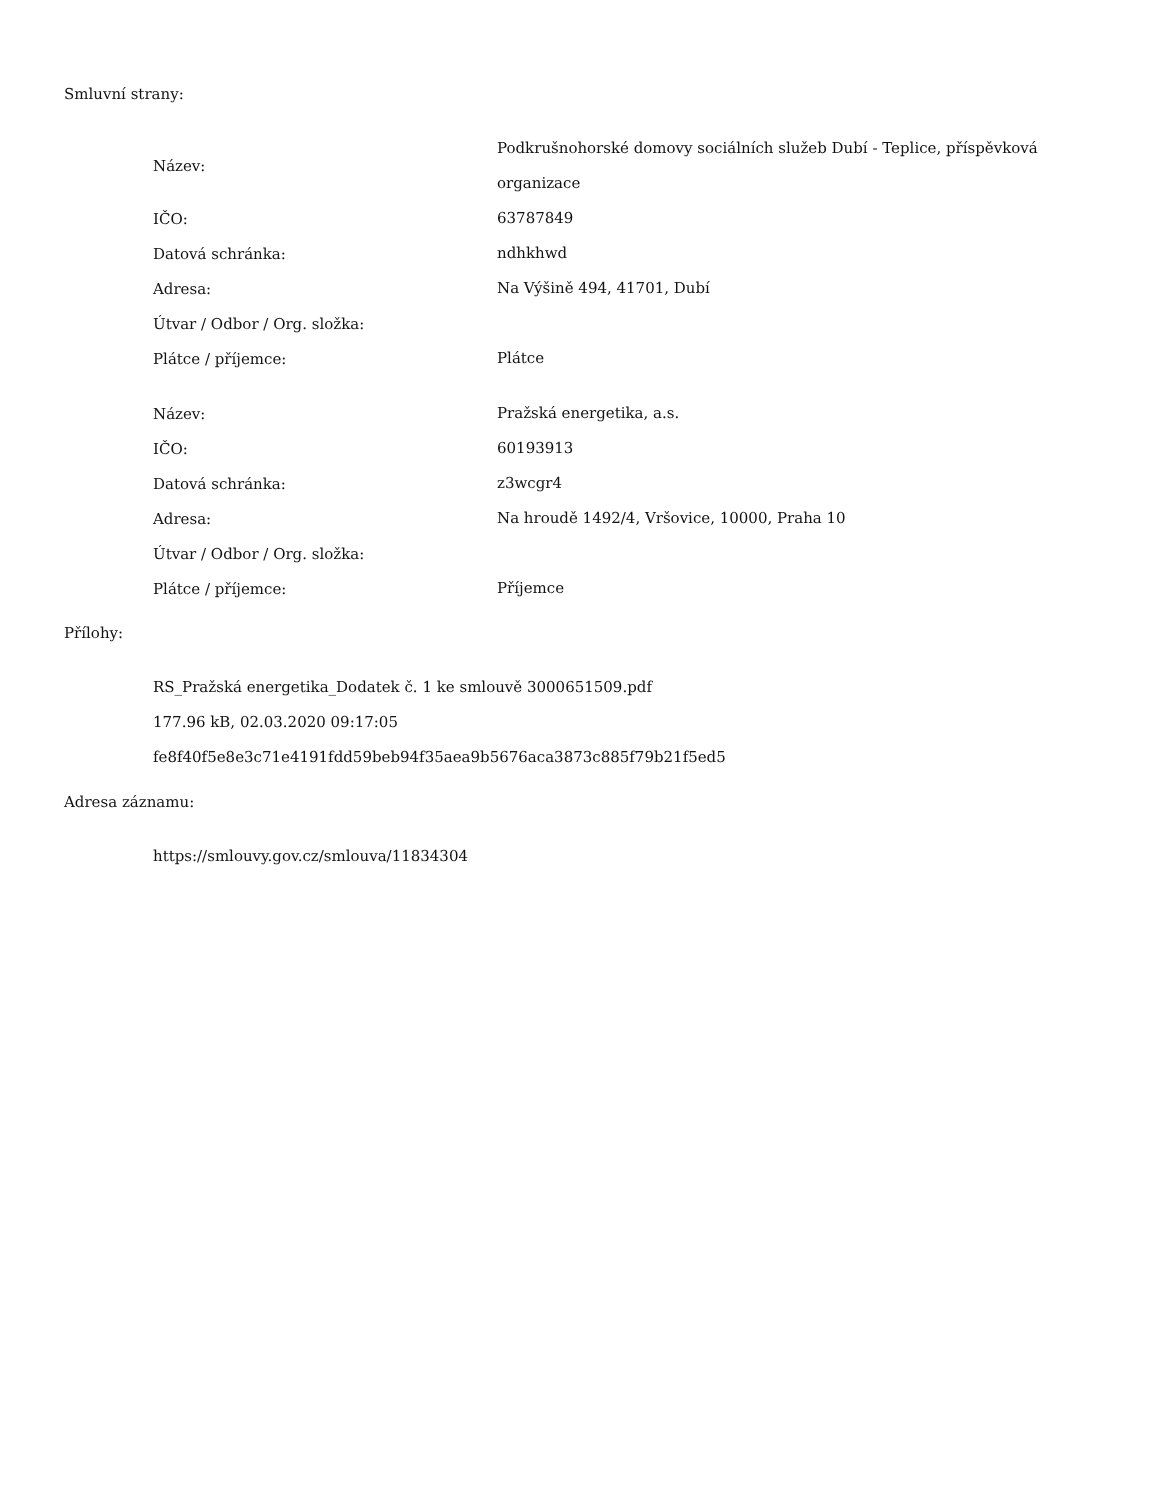Smluvní strany:
| Název: | Podkrušnohorské domovy sociálních služeb Dubí - Teplice, příspěvková organizace |
| IČO: | 63787849 |
| Datová schránka: | ndhkhwd |
| Adresa: | Na Výšině 494, 41701, Dubí |
| Útvar / Odbor / Org. složka: | |
| Plátce / příjemce: | Plátce |
| Název: | Pražská energetika, a.s. |
| IČO: | 60193913 |
| Datová schránka: | z3wcgr4 |
| Adresa: | Na hroudě 1492/4, Vršovice, 10000, Praha 10 |
| Útvar / Odbor / Org. složka: | |
| Plátce / příjemce: | Příjemce |
Přílohy:
RS_Pražská energetika_Dodatek č. 1 ke smlouvě 3000651509.pdf
177.96 kB, 02.03.2020 09:17:05
fe8f40f5e8e3c71e4191fdd59beb94f35aea9b5676aca3873c885f79b21f5ed5
Adresa záznamu:
https://smlouvy.gov.cz/smlouva/11834304